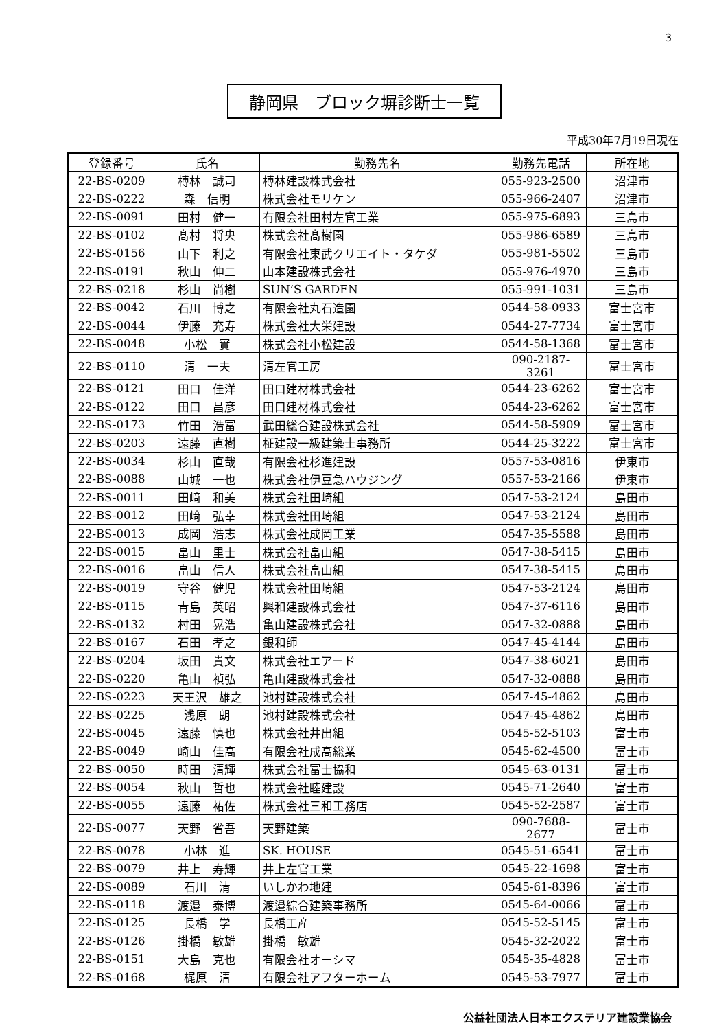3
静岡県　ブロック塀診断士一覧
平成30年7月19日現在
| 登録番号 | 氏名 | 勤務先名 | 勤務先電話 | 所在地 |
| --- | --- | --- | --- | --- |
| 22-BS-0209 | 榑林 誠司 | 榑林建設株式会社 | 055-923-2500 | 沼津市 |
| 22-BS-0222 | 森 信明 | 株式会社モリケン | 055-966-2407 | 沼津市 |
| 22-BS-0091 | 田村 健一 | 有限会社田村左官工業 | 055-975-6893 | 三島市 |
| 22-BS-0102 | 髙村 将央 | 株式会社髙樹園 | 055-986-6589 | 三島市 |
| 22-BS-0156 | 山下 利之 | 有限会社東武クリエイト・タケダ | 055-981-5502 | 三島市 |
| 22-BS-0191 | 秋山 伸二 | 山本建設株式会社 | 055-976-4970 | 三島市 |
| 22-BS-0218 | 杉山 尚樹 | SUN’S GARDEN | 055-991-1031 | 三島市 |
| 22-BS-0042 | 石川 博之 | 有限会社丸石造園 | 0544-58-0933 | 富士宮市 |
| 22-BS-0044 | 伊藤 充寿 | 株式会社大栄建設 | 0544-27-7734 | 富士宮市 |
| 22-BS-0048 | 小松 實 | 株式会社小松建設 | 0544-58-1368 | 富士宮市 |
| 22-BS-0110 | 清 一夫 | 清左官工房 | 090-2187-3261 | 富士宮市 |
| 22-BS-0121 | 田口 佳洋 | 田口建材株式会社 | 0544-23-6262 | 富士宮市 |
| 22-BS-0122 | 田口 昌彦 | 田口建材株式会社 | 0544-23-6262 | 富士宮市 |
| 22-BS-0173 | 竹田 浩富 | 武田総合建設株式会社 | 0544-58-5909 | 富士宮市 |
| 22-BS-0203 | 遠藤 直樹 | 柾建設一級建築士事務所 | 0544-25-3222 | 富士宮市 |
| 22-BS-0034 | 杉山 直哉 | 有限会社杉進建設 | 0557-53-0816 | 伊東市 |
| 22-BS-0088 | 山城 一也 | 株式会社伊豆急ハウジング | 0557-53-2166 | 伊東市 |
| 22-BS-0011 | 田﨑 和美 | 株式会社田崎組 | 0547-53-2124 | 島田市 |
| 22-BS-0012 | 田﨑 弘幸 | 株式会社田崎組 | 0547-53-2124 | 島田市 |
| 22-BS-0013 | 成岡 浩志 | 株式会社成岡工業 | 0547-35-5588 | 島田市 |
| 22-BS-0015 | 畠山 里士 | 株式会社畠山組 | 0547-38-5415 | 島田市 |
| 22-BS-0016 | 畠山 信人 | 株式会社畠山組 | 0547-38-5415 | 島田市 |
| 22-BS-0019 | 守谷 健児 | 株式会社田崎組 | 0547-53-2124 | 島田市 |
| 22-BS-0115 | 青島 英昭 | 興和建設株式会社 | 0547-37-6116 | 島田市 |
| 22-BS-0132 | 村田 晃浩 | 亀山建設株式会社 | 0547-32-0888 | 島田市 |
| 22-BS-0167 | 石田 孝之 | 銀和師 | 0547-45-4144 | 島田市 |
| 22-BS-0204 | 坂田 貴文 | 株式会社エアード | 0547-38-6021 | 島田市 |
| 22-BS-0220 | 亀山 禎弘 | 亀山建設株式会社 | 0547-32-0888 | 島田市 |
| 22-BS-0223 | 天王沢 雄之 | 池村建設株式会社 | 0547-45-4862 | 島田市 |
| 22-BS-0225 | 浅原 朗 | 池村建設株式会社 | 0547-45-4862 | 島田市 |
| 22-BS-0045 | 遠藤 慎也 | 株式会社井出組 | 0545-52-5103 | 富士市 |
| 22-BS-0049 | 崎山 佳高 | 有限会社成高総業 | 0545-62-4500 | 富士市 |
| 22-BS-0050 | 時田 清輝 | 株式会社富士協和 | 0545-63-0131 | 富士市 |
| 22-BS-0054 | 秋山 哲也 | 株式会社睦建設 | 0545-71-2640 | 富士市 |
| 22-BS-0055 | 遠藤 祐佐 | 株式会社三和工務店 | 0545-52-2587 | 富士市 |
| 22-BS-0077 | 天野 省吾 | 天野建築 | 090-7688-2677 | 富士市 |
| 22-BS-0078 | 小林 進 | SK. HOUSE | 0545-51-6541 | 富士市 |
| 22-BS-0079 | 井上 寿輝 | 井上左官工業 | 0545-22-1698 | 富士市 |
| 22-BS-0089 | 石川 清 | いしかわ地建 | 0545-61-8396 | 富士市 |
| 22-BS-0118 | 渡邉 泰博 | 渡邉綜合建築事務所 | 0545-64-0066 | 富士市 |
| 22-BS-0125 | 長橋 学 | 長橋工産 | 0545-52-5145 | 富士市 |
| 22-BS-0126 | 掛橋 敏雄 | 掛橋 敏雄 | 0545-32-2022 | 富士市 |
| 22-BS-0151 | 大島 克也 | 有限会社オーシマ | 0545-35-4828 | 富士市 |
| 22-BS-0168 | 梶原 清 | 有限会社アフターホーム | 0545-53-7977 | 富士市 |
公益社団法人日本エクステリア建設業協会